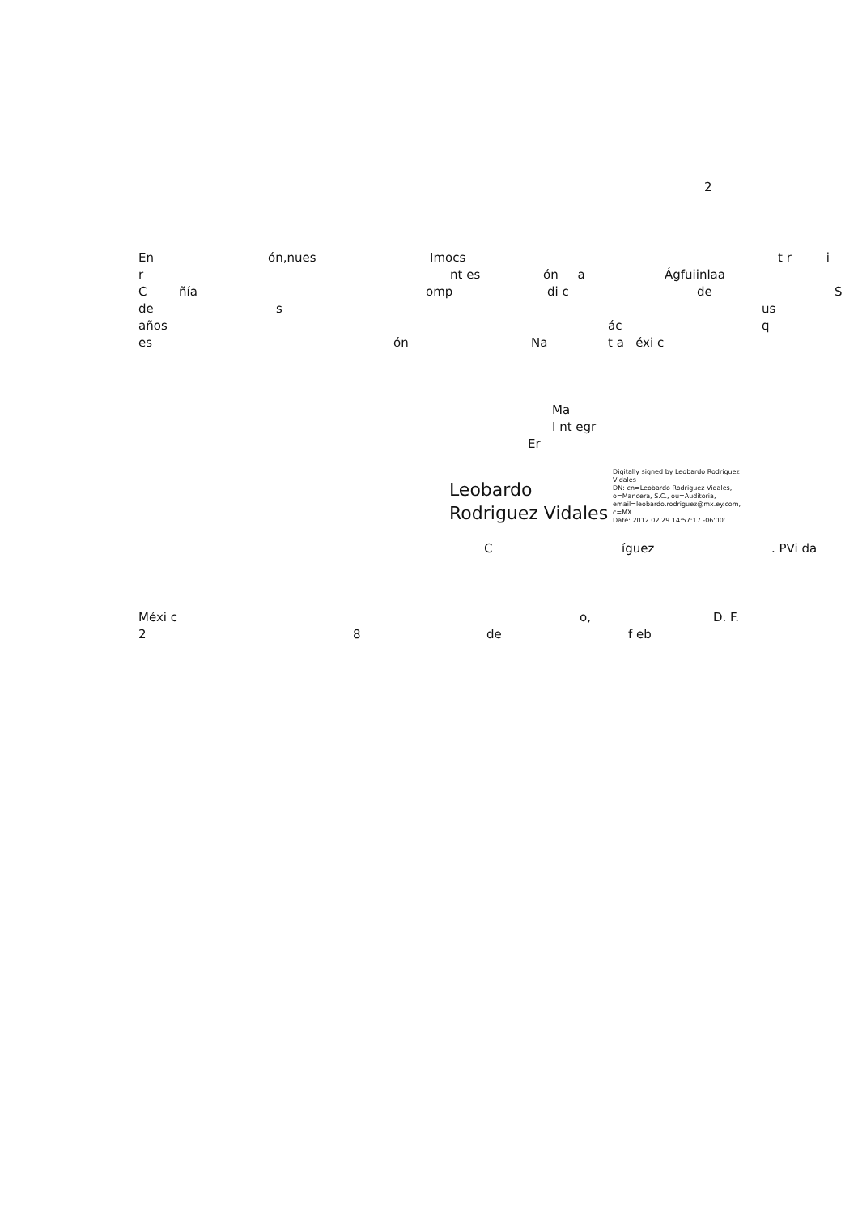2
En ón,nues Imocs t r i
r nt es ón a Ágfuiinlaa
Cñía omp di c de S
de s us
años ác q
es ón Na t a éxi c
Ma
I nt egr
Er
Leobardo
Rodriguez Vidales
Digitally signed by Leobardo Rodriguez Vidales
DN: cn=Leobardo Rodriguez Vidales, o=Mancera, S.C., ou=Auditoria, email=leobardo.rodriguez@mx.ey.com, c=MX
Date: 2012.02.29 14:57:17 -06'00'
Cíguez. PVi da
Méxi c o, D. F.
2 8 de f eb